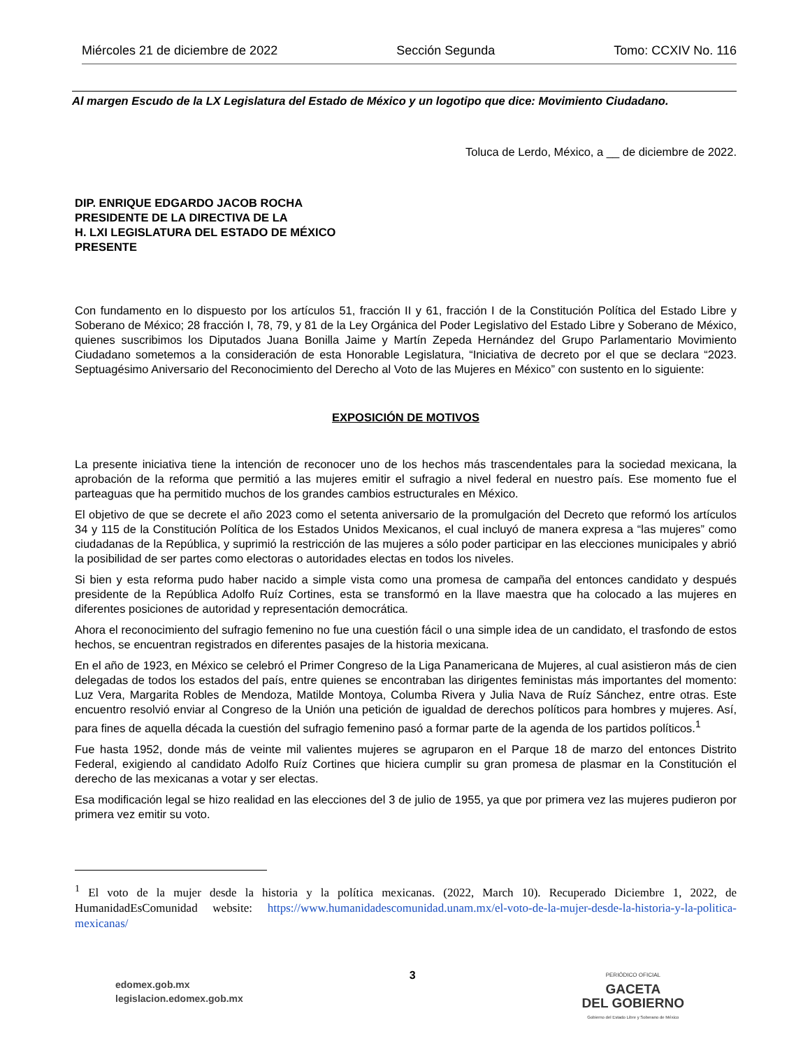Miércoles 21 de diciembre de 2022 Sección Segunda Tomo: CCXIV No. 116
Al margen Escudo de la LX Legislatura del Estado de México y un logotipo que dice: Movimiento Ciudadano.
Toluca de Lerdo, México, a __ de diciembre de 2022.
DIP. ENRIQUE EDGARDO JACOB ROCHA
PRESIDENTE DE LA DIRECTIVA DE LA
H. LXI LEGISLATURA DEL ESTADO DE MÉXICO
PRESENTE
Con fundamento en lo dispuesto por los artículos 51, fracción II y 61, fracción I de la Constitución Política del Estado Libre y Soberano de México; 28 fracción I, 78, 79, y 81 de la Ley Orgánica del Poder Legislativo del Estado Libre y Soberano de México, quienes suscribimos los Diputados Juana Bonilla Jaime y Martín Zepeda Hernández del Grupo Parlamentario Movimiento Ciudadano sometemos a la consideración de esta Honorable Legislatura, “Iniciativa de decreto por el que se declara “2023. Septuagésimo Aniversario del Reconocimiento del Derecho al Voto de las Mujeres en México” con sustento en lo siguiente:
EXPOSICIÓN DE MOTIVOS
La presente iniciativa tiene la intención de reconocer uno de los hechos más trascendentales para la sociedad mexicana, la aprobación de la reforma que permitió a las mujeres emitir el sufragio a nivel federal en nuestro país. Ese momento fue el parteaguas que ha permitido muchos de los grandes cambios estructurales en México.
El objetivo de que se decrete el año 2023 como el setenta aniversario de la promulgación del Decreto que reformó los artículos 34 y 115 de la Constitución Política de los Estados Unidos Mexicanos, el cual incluyó de manera expresa a “las mujeres” como ciudadanas de la República, y suprimió la restricción de las mujeres a sólo poder participar en las elecciones municipales y abrió la posibilidad de ser partes como electoras o autoridades electas en todos los niveles.
Si bien y esta reforma pudo haber nacido a simple vista como una promesa de campaña del entonces candidato y después presidente de la República Adolfo Ruíz Cortines, esta se transformó en la llave maestra que ha colocado a las mujeres en diferentes posiciones de autoridad y representación democrática.
Ahora el reconocimiento del sufragio femenino no fue una cuestión fácil o una simple idea de un candidato, el trasfondo de estos hechos, se encuentran registrados en diferentes pasajes de la historia mexicana.
En el año de 1923, en México se celebró el Primer Congreso de la Liga Panamericana de Mujeres, al cual asistieron más de cien delegadas de todos los estados del país, entre quienes se encontraban las dirigentes feministas más importantes del momento: Luz Vera, Margarita Robles de Mendoza, Matilde Montoya, Columba Rivera y Julia Nava de Ruíz Sánchez, entre otras. Este encuentro resolvió enviar al Congreso de la Unión una petición de igualdad de derechos políticos para hombres y mujeres. Así, para fines de aquella década la cuestión del sufragio femenino pasó a formar parte de la agenda de los partidos políticos.<sup>1</sup>
Fue hasta 1952, donde más de veinte mil valientes mujeres se agruparon en el Parque 18 de marzo del entonces Distrito Federal, exigiendo al candidato Adolfo Ruíz Cortines que hiciera cumplir su gran promesa de plasmar en la Constitución el derecho de las mexicanas a votar y ser electas.
Esa modificación legal se hizo realidad en las elecciones del 3 de julio de 1955, ya que por primera vez las mujeres pudieron por primera vez emitir su voto.
<sup>1</sup> El voto de la mujer desde la historia y la política mexicanas. (2022, March 10). Recuperado Diciembre 1, 2022, de HumanidadEsComunidad website: https://www.humanidadescomunidad.unam.mx/el-voto-de-la-mujer-desde-la-historia-y-la-politica-mexicanas/
edomex.gob.mx
legislacion.edomex.gob.mx
3
PERIÓDICO OFICIAL
GACETA
DEL GOBIERNO
Gobierno del Estado Libre y Soberano de México